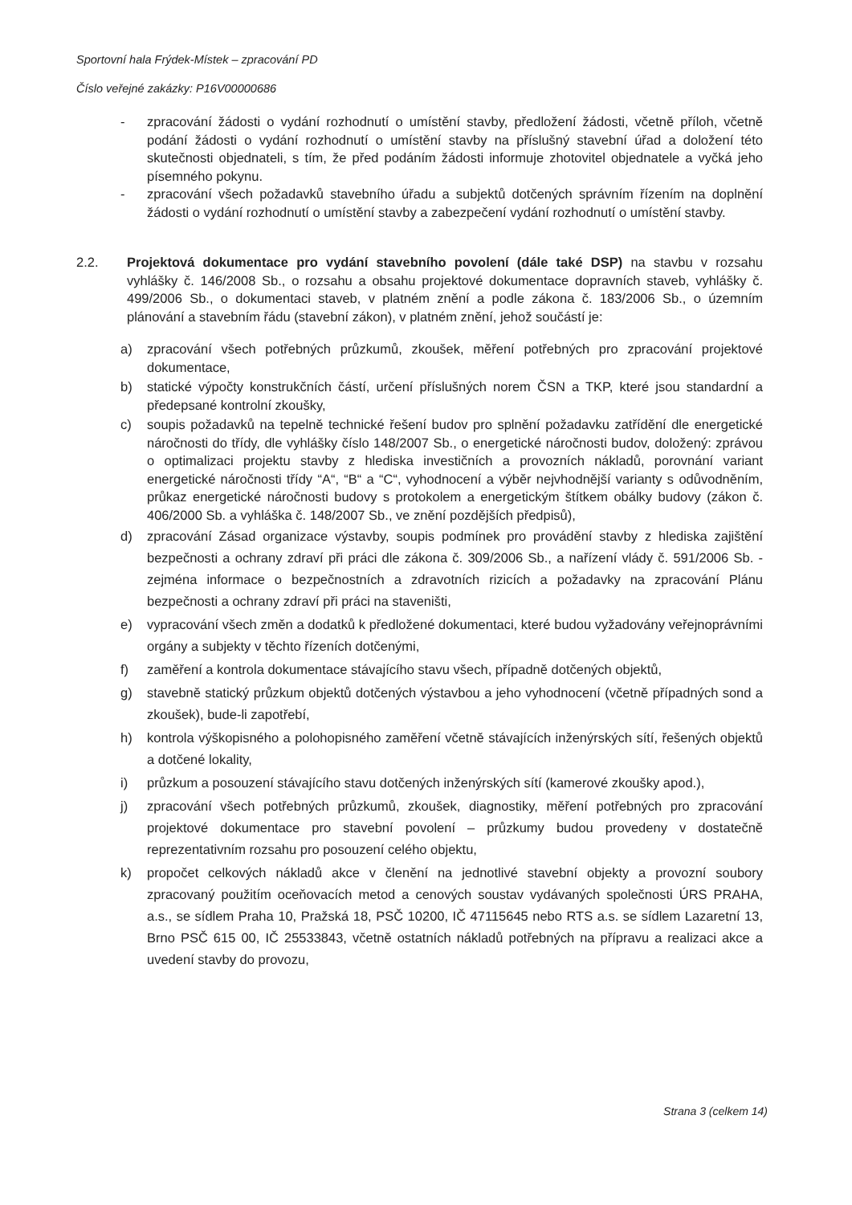Sportovní hala Frýdek-Místek – zpracování PD
Číslo veřejné zakázky: P16V00000686
- zpracování žádosti o vydání rozhodnutí o umístění stavby, předložení žádosti, včetně příloh, včetně podání žádosti o vydání rozhodnutí o umístění stavby na příslušný stavební úřad a doložení této skutečnosti objednateli, s tím, že před podáním žádosti informuje zhotovitel objednatele a vyčká jeho písemného pokynu.
- zpracování všech požadavků stavebního úřadu a subjektů dotčených správním řízením na doplnění žádosti o vydání rozhodnutí o umístění stavby a zabezpečení vydání rozhodnutí o umístění stavby.
2.2. Projektová dokumentace pro vydání stavebního povolení (dále také DSP) na stavbu v rozsahu vyhlášky č. 146/2008 Sb., o rozsahu a obsahu projektové dokumentace dopravních staveb, vyhlášky č. 499/2006 Sb., o dokumentaci staveb, v platném znění a podle zákona č. 183/2006 Sb., o územním plánování a stavebním řádu (stavební zákon), v platném znění, jehož součástí je:
a) zpracování všech potřebných průzkumů, zkoušek, měření potřebných pro zpracování projektové dokumentace,
b) statické výpočty konstrukčních částí, určení příslušných norem ČSN a TKP, které jsou standardní a předepsané kontrolní zkoušky,
c) soupis požadavků na tepelně technické řešení budov pro splnění požadavku zatřídění dle energetické náročnosti do třídy, dle vyhlášky číslo 148/2007 Sb., o energetické náročnosti budov, doložený: zprávou o optimalizaci projektu stavby z hlediska investičních a provozních nákladů, porovnání variant energetické náročnosti třídy “A“, “B“ a “C“, vyhodnocení a výběr nejvhodnější varianty s odůvodněním, průkaz energetické náročnosti budovy s protokolem a energetickým štítkem obálky budovy (zákon č. 406/2000 Sb. a vyhláška č. 148/2007 Sb., ve znění pozdějších předpisů),
d) zpracování Zásad organizace výstavby, soupis podmínek pro provádění stavby z hlediska zajištění bezpečnosti a ochrany zdraví při práci dle zákona č. 309/2006 Sb., a nařízení vlády č. 591/2006 Sb. - zejména informace o bezpečnostních a zdravotních rizicích a požadavky na zpracování Plánu bezpečnosti a ochrany zdraví při práci na staveništi,
e) vypracování všech změn a dodatků k předložené dokumentaci, které budou vyžadovány veřejnoprávními orgány a subjekty v těchto řízeních dotčenými,
f) zaměření a kontrola dokumentace stávajícího stavu všech, případně dotčených objektů,
g) stavebně statický průzkum objektů dotčených výstavbou a jeho vyhodnocení (včetně případných sond a zkoušek), bude-li zapotřebí,
h) kontrola výškopisného a polohopisného zaměření včetně stávajících inženýrských sítí, řešených objektů a dotčené lokality,
i) průzkum a posouzení stávajícího stavu dotčených inženýrských sítí (kamerové zkoušky apod.),
j) zpracování všech potřebných průzkumů, zkoušek, diagnostiky, měření potřebných pro zpracování projektové dokumentace pro stavební povolení – průzkumy budou provedeny v dostatečně reprezentativním rozsahu pro posouzení celého objektu,
k) propočet celkových nákladů akce v členění na jednotlivé stavební objekty a provozní soubory zpracovaný použitím oceňovacích metod a cenových soustav vydávaných společnosti ÚRS PRAHA, a.s., se sídlem Praha 10, Pražská 18, PSČ 10200, IČ 47115645 nebo RTS a.s. se sídlem Lazaretní 13, Brno PSČ 615 00, IČ 25533843, včetně ostatních nákladů potřebných na přípravu a realizaci akce a uvedení stavby do provozu,
Strana 3 (celkem 14)